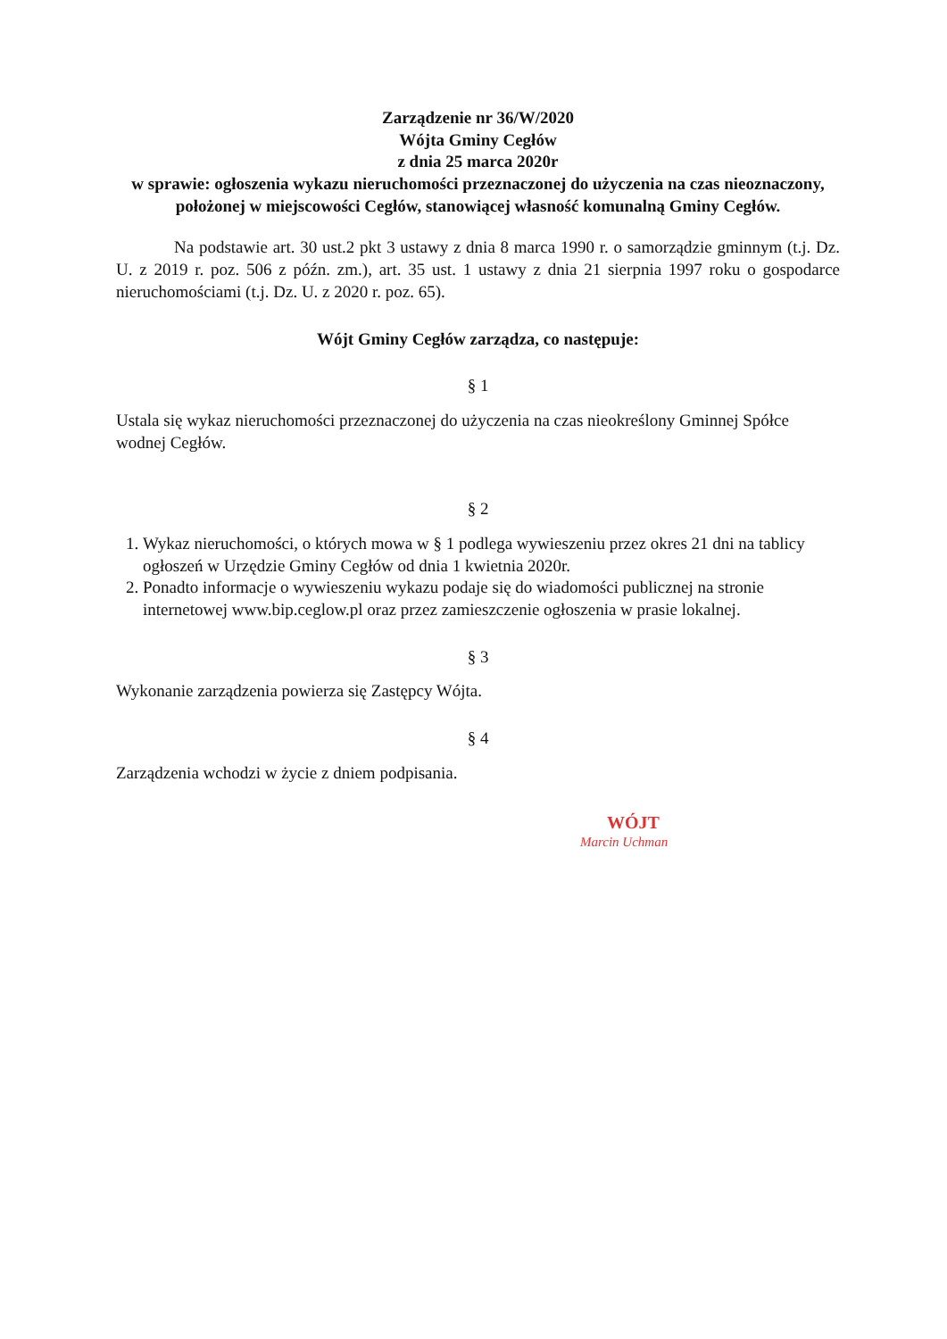Zarządzenie nr 36/W/2020
Wójta Gminy Cegłów
z dnia 25 marca 2020r
w sprawie: ogłoszenia wykazu nieruchomości przeznaczonej do użyczenia na czas nieoznaczony, położonej w miejscowości Cegłów, stanowiącej własność komunalną Gminy Cegłów.
Na podstawie art. 30 ust.2 pkt 3 ustawy z dnia 8 marca 1990 r. o samorządzie gminnym (t.j. Dz. U. z 2019 r. poz. 506 z późn. zm.), art. 35 ust. 1 ustawy z dnia 21 sierpnia 1997 roku o gospodarce nieruchomościami (t.j. Dz. U. z 2020 r. poz. 65).
Wójt Gminy Cegłów zarządza, co następuje:
§ 1
Ustala się wykaz nieruchomości przeznaczonej do użyczenia na czas nieokreślony Gminnej Spółce wodnej Cegłów.
§ 2
1. Wykaz nieruchomości, o których mowa w § 1 podlega wywieszeniu przez okres 21 dni na tablicy ogłoszeń w Urzędzie Gminy Cegłów od dnia 1 kwietnia 2020r.
2. Ponadto informacje o wywieszeniu wykazu podaje się do wiadomości publicznej na stronie internetowej www.bip.ceglow.pl oraz przez zamieszczenie ogłoszenia w prasie lokalnej.
§ 3
Wykonanie zarządzenia powierza się Zastępcy Wójta.
§ 4
Zarządzenia wchodzi w życie z dniem podpisania.
WÓJT
Marcin Uchman